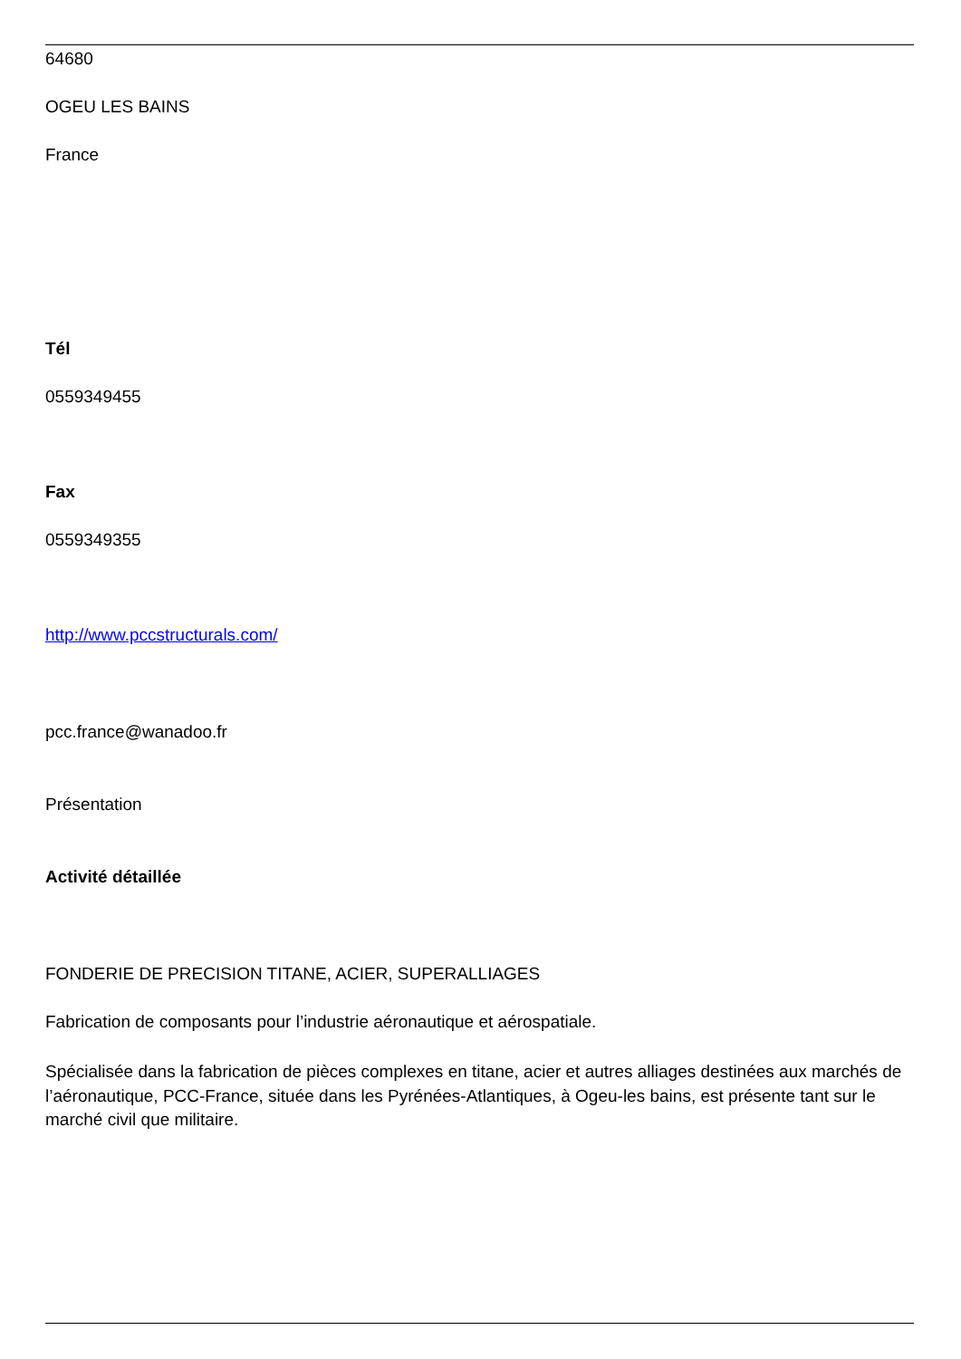64680
OGEU LES BAINS
France
Tél
0559349455
Fax
0559349355
http://www.pccstructurals.com/
pcc.france@wanadoo.fr
Présentation
Activité détaillée
FONDERIE DE PRECISION TITANE, ACIER, SUPERALLIAGES
Fabrication de composants pour l’industrie aéronautique et aérospatiale.
Spécialisée dans la fabrication de pièces complexes en titane, acier et autres alliages destinées aux marchés de l’aéronautique, PCC-France, située dans les Pyrénées-Atlantiques, à Ogeu-les bains, est présente tant sur le marché civil que militaire.